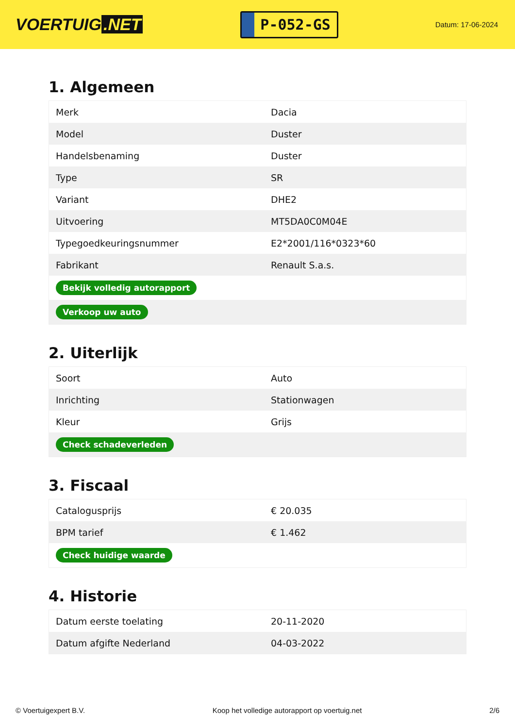VOERTUIG.NET
P-052-GS
Datum: 17-06-2024
1. Algemeen
| Merk | Dacia |
| Model | Duster |
| Handelsbenaming | Duster |
| Type | SR |
| Variant | DHE2 |
| Uitvoering | MT5DA0C0M04E |
| Typegoedkeuringsnummer | E2*2001/116*0323*60 |
| Fabrikant | Renault S.a.s. |
| Bekijk volledig autorapport | |
| Verkoop uw auto | |
2. Uiterlijk
| Soort | Auto |
| Inrichting | Stationwagen |
| Kleur | Grijs |
| Check schadeverleden | |
3. Fiscaal
| Catalogusprijs | € 20.035 |
| BPM tarief | € 1.462 |
| Check huidige waarde | |
4. Historie
| Datum eerste toelating | 20-11-2020 |
| Datum afgifte Nederland | 04-03-2022 |
© Voertuigexpert B.V. Koop het volledige autorapport op voertuig.net 2/6